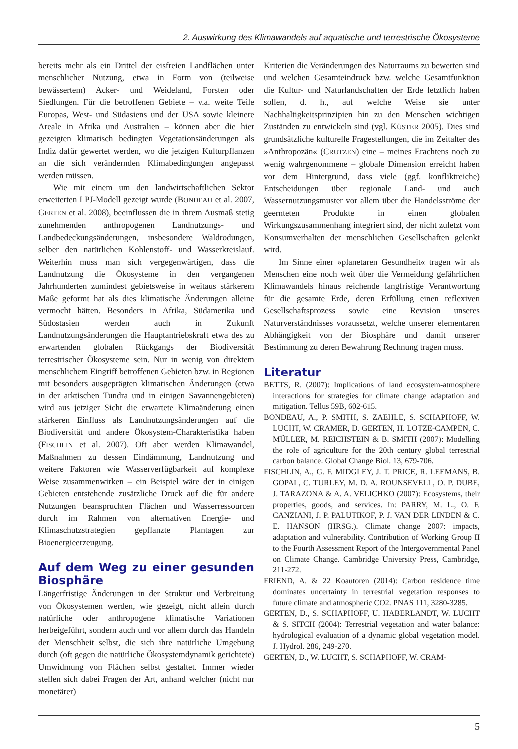2. Auswirkung des Klimawandels auf aquatische und terrestrische Ökosysteme
bereits mehr als ein Drittel der eisfreien Landflächen unter menschlicher Nutzung, etwa in Form von (teilweise bewässertem) Acker- und Weideland, Forsten oder Siedlungen. Für die betroffenen Gebiete – v.a. weite Teile Europas, West- und Südasiens und der USA sowie kleinere Areale in Afrika und Australien – können aber die hier gezeigten klimatisch bedingten Vegetationsänderungen als Indiz dafür gewertet werden, wo die jetzigen Kulturpflanzen an die sich verändernden Klimabedingungen angepasst werden müssen.
Wie mit einem um den landwirtschaftlichen Sektor erweiterten LPJ-Modell gezeigt wurde (BONDEAU et al. 2007, GERTEN et al. 2008), beeinflussen die in ihrem Ausmaß stetig zunehmenden anthropogenen Landnutzungs- und Landbedeckungsänderungen, insbesondere Waldrodungen, selber den natürlichen Kohlenstoff- und Wasserkreislauf. Weiterhin muss man sich vergegenwärtigen, dass die Landnutzung die Ökosysteme in den vergangenen Jahrhunderten zumindest gebietsweise in weitaus stärkerem Maße geformt hat als dies klimatische Änderungen alleine vermocht hätten. Besonders in Afrika, Südamerika und Südostasien werden auch in Zukunft Landnutzungsänderungen die Hauptantriebskraft etwa des zu erwartenden globalen Rückgangs der Biodiversität terrestrischer Ökosysteme sein. Nur in wenig von direktem menschlichem Eingriff betroffenen Gebieten bzw. in Regionen mit besonders ausgeprägten klimatischen Änderungen (etwa in der arktischen Tundra und in einigen Savannengebieten) wird aus jetziger Sicht die erwartete Klimaänderung einen stärkeren Einfluss als Landnutzungsänderungen auf die Biodiversität und andere Ökosystem-Charakteristika haben (FISCHLIN et al. 2007). Oft aber werden Klimawandel, Maßnahmen zu dessen Eindämmung, Landnutzung und weitere Faktoren wie Wasserverfügbarkeit auf komplexe Weise zusammenwirken – ein Beispiel wäre der in einigen Gebieten entstehende zusätzliche Druck auf die für andere Nutzungen beanspruchten Flächen und Wasserressourcen durch im Rahmen von alternativen Energie- und Klimaschutzstrategien gepflanzte Plantagen zur Bioenergieerzeugung.
Auf dem Weg zu einer gesunden Biosphäre
Längerfristige Änderungen in der Struktur und Verbreitung von Ökosystemen werden, wie gezeigt, nicht allein durch natürliche oder anthropogene klimatische Variationen herbeigeführt, sondern auch und vor allem durch das Handeln der Menschheit selbst, die sich ihre natürliche Umgebung durch (oft gegen die natürliche Ökosystemdynamik gerichtete) Umwidmung von Flächen selbst gestaltet. Immer wieder stellen sich dabei Fragen der Art, anhand welcher (nicht nur monetärer)
Kriterien die Veränderungen des Naturraums zu bewerten sind und welchen Gesamteindruck bzw. welche Gesamtfunktion die Kultur- und Naturlandschaften der Erde letztlich haben sollen, d. h., auf welche Weise sie unter Nachhaltigkeitsprinzipien hin zu den Menschen wichtigen Zuständen zu entwickeln sind (vgl. KÜSTER 2005). Dies sind grundsätzliche kulturelle Fragestellungen, die im Zeitalter des »Anthropozän« (CRUTZEN) eine – meines Erachtens noch zu wenig wahrgenommene – globale Dimension erreicht haben vor dem Hintergrund, dass viele (ggf. konfliktreiche) Entscheidungen über regionale Land- und auch Wassernutzungsmuster vor allem über die Handelsströme der geernteten Produkte in einen globalen Wirkungszusammenhang integriert sind, der nicht zuletzt vom Konsumverhalten der menschlichen Gesellschaften gelenkt wird.
Im Sinne einer »planetaren Gesundheit« tragen wir als Menschen eine noch weit über die Vermeidung gefährlichen Klimawandels hinaus reichende langfristige Verantwortung für die gesamte Erde, deren Erfüllung einen reflexiven Gesellschaftsprozess sowie eine Revision unseres Naturverständnisses voraussetzt, welche unserer elementaren Abhängigkeit von der Biosphäre und damit unserer Bestimmung zu deren Bewahrung Rechnung tragen muss.
Literatur
BETTS, R. (2007): Implications of land ecosystem-atmosphere interactions for strategies for climate change adaptation and mitigation. Tellus 59B, 602-615.
BONDEAU, A., P. SMITH, S. ZAEHLE, S. SCHAPHOFF, W. LUCHT, W. CRAMER, D. GERTEN, H. LOTZE-CAMPEN, C. MÜLLER, M. REICHSTEIN & B. SMITH (2007): Modelling the role of agriculture for the 20th century global terrestrial carbon balance. Global Change Biol. 13, 679-706.
FISCHLIN, A., G. F. MIDGLEY, J. T. PRICE, R. LEEMANS, B. GOPAL, C. TURLEY, M. D. A. ROUNSEVELL, O. P. DUBE, J. TARAZONA & A. A. VELICHKO (2007): Ecosystems, their properties, goods, and services. In: PARRY, M. L., O. F. CANZIANI, J. P. PALUTIKOF, P. J. VAN DER LINDEN & C. E. HANSON (HRSG.). Climate change 2007: impacts, adaptation and vulnerability. Contribution of Working Group II to the Fourth Assessment Report of the Intergovernmental Panel on Climate Change. Cambridge University Press, Cambridge, 211-272.
FRIEND, A. & 22 Koautoren (2014): Carbon residence time dominates uncertainty in terrestrial vegetation responses to future climate and atmospheric CO2. PNAS 111, 3280-3285.
GERTEN, D., S. SCHAPHOFF, U. HABERLANDT, W. LUCHT & S. SITCH (2004): Terrestrial vegetation and water balance: hydrological evaluation of a dynamic global vegetation model. J. Hydrol. 286, 249-270.
GERTEN, D., W. LUCHT, S. SCHAPHOFF, W. CRAM-
5